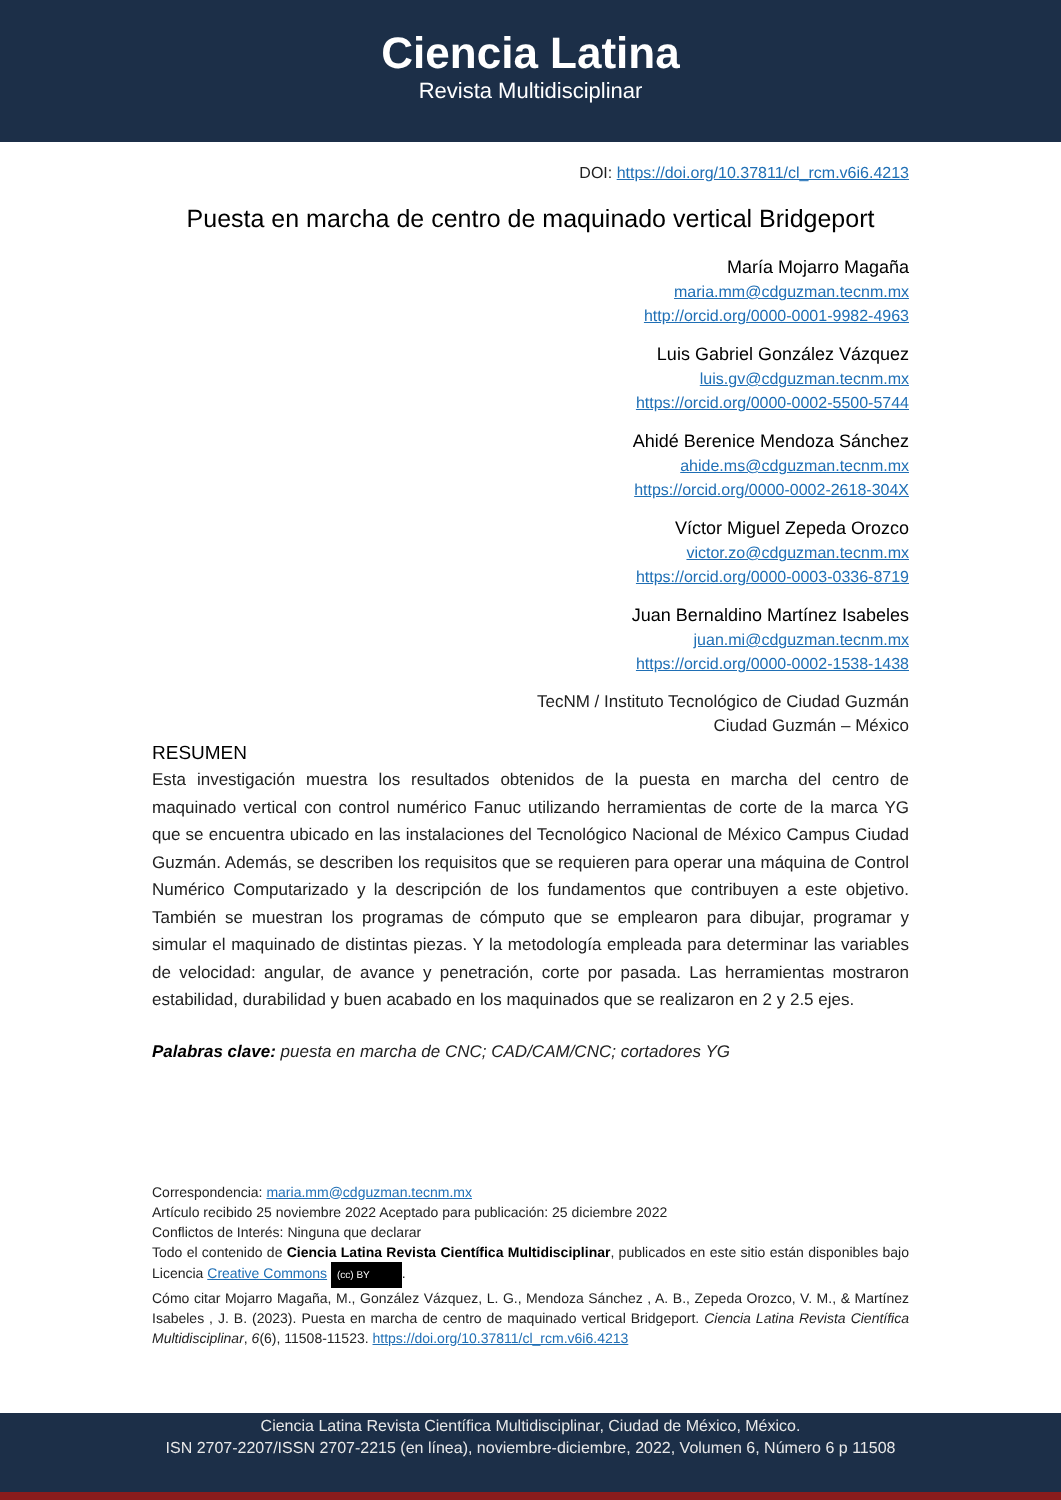Ciencia Latina
Revista Multidisciplinar
DOI: https://doi.org/10.37811/cl_rcm.v6i6.4213
Puesta en marcha de centro de maquinado vertical Bridgeport
María Mojarro Magaña
maria.mm@cdguzman.tecnm.mx
http://orcid.org/0000-0001-9982-4963
Luis Gabriel González Vázquez
luis.gv@cdguzman.tecnm.mx
https://orcid.org/0000-0002-5500-5744
Ahidé Berenice Mendoza Sánchez
ahide.ms@cdguzman.tecnm.mx
https://orcid.org/0000-0002-2618-304X
Víctor Miguel Zepeda Orozco
victor.zo@cdguzman.tecnm.mx
https://orcid.org/0000-0003-0336-8719
Juan Bernaldino Martínez Isabeles
juan.mi@cdguzman.tecnm.mx
https://orcid.org/0000-0002-1538-1438
TecNM / Instituto Tecnológico de Ciudad Guzmán
Ciudad Guzmán – México
RESUMEN
Esta investigación muestra los resultados obtenidos de la puesta en marcha del centro de maquinado vertical con control numérico Fanuc utilizando herramientas de corte de la marca YG que se encuentra ubicado en las instalaciones del Tecnológico Nacional de México Campus Ciudad Guzmán. Además, se describen los requisitos que se requieren para operar una máquina de Control Numérico Computarizado y la descripción de los fundamentos que contribuyen a este objetivo. También se muestran los programas de cómputo que se emplearon para dibujar, programar y simular el maquinado de distintas piezas. Y la metodología empleada para determinar las variables de velocidad: angular, de avance y penetración, corte por pasada. Las herramientas mostraron estabilidad, durabilidad y buen acabado en los maquinados que se realizaron en 2 y 2.5 ejes.
Palabras clave: puesta en marcha de CNC; CAD/CAM/CNC; cortadores YG
Correspondencia: maria.mm@cdguzman.tecnm.mx
Artículo recibido 25 noviembre 2022 Aceptado para publicación: 25 diciembre 2022
Conflictos de Interés: Ninguna que declarar
Todo el contenido de Ciencia Latina Revista Científica Multidisciplinar, publicados en este sitio están disponibles bajo Licencia Creative Commons (cc) BY.
Cómo citar Mojarro Magaña, M., González Vázquez, L. G., Mendoza Sánchez , A. B., Zepeda Orozco, V. M., & Martínez Isabeles , J. B. (2023). Puesta en marcha de centro de maquinado vertical Bridgeport. Ciencia Latina Revista Científica Multidisciplinar, 6(6), 11508-11523. https://doi.org/10.37811/cl_rcm.v6i6.4213
Ciencia Latina Revista Científica Multidisciplinar, Ciudad de México, México.
ISN 2707-2207/ISSN 2707-2215 (en línea), noviembre-diciembre, 2022, Volumen 6, Número 6 p 11508